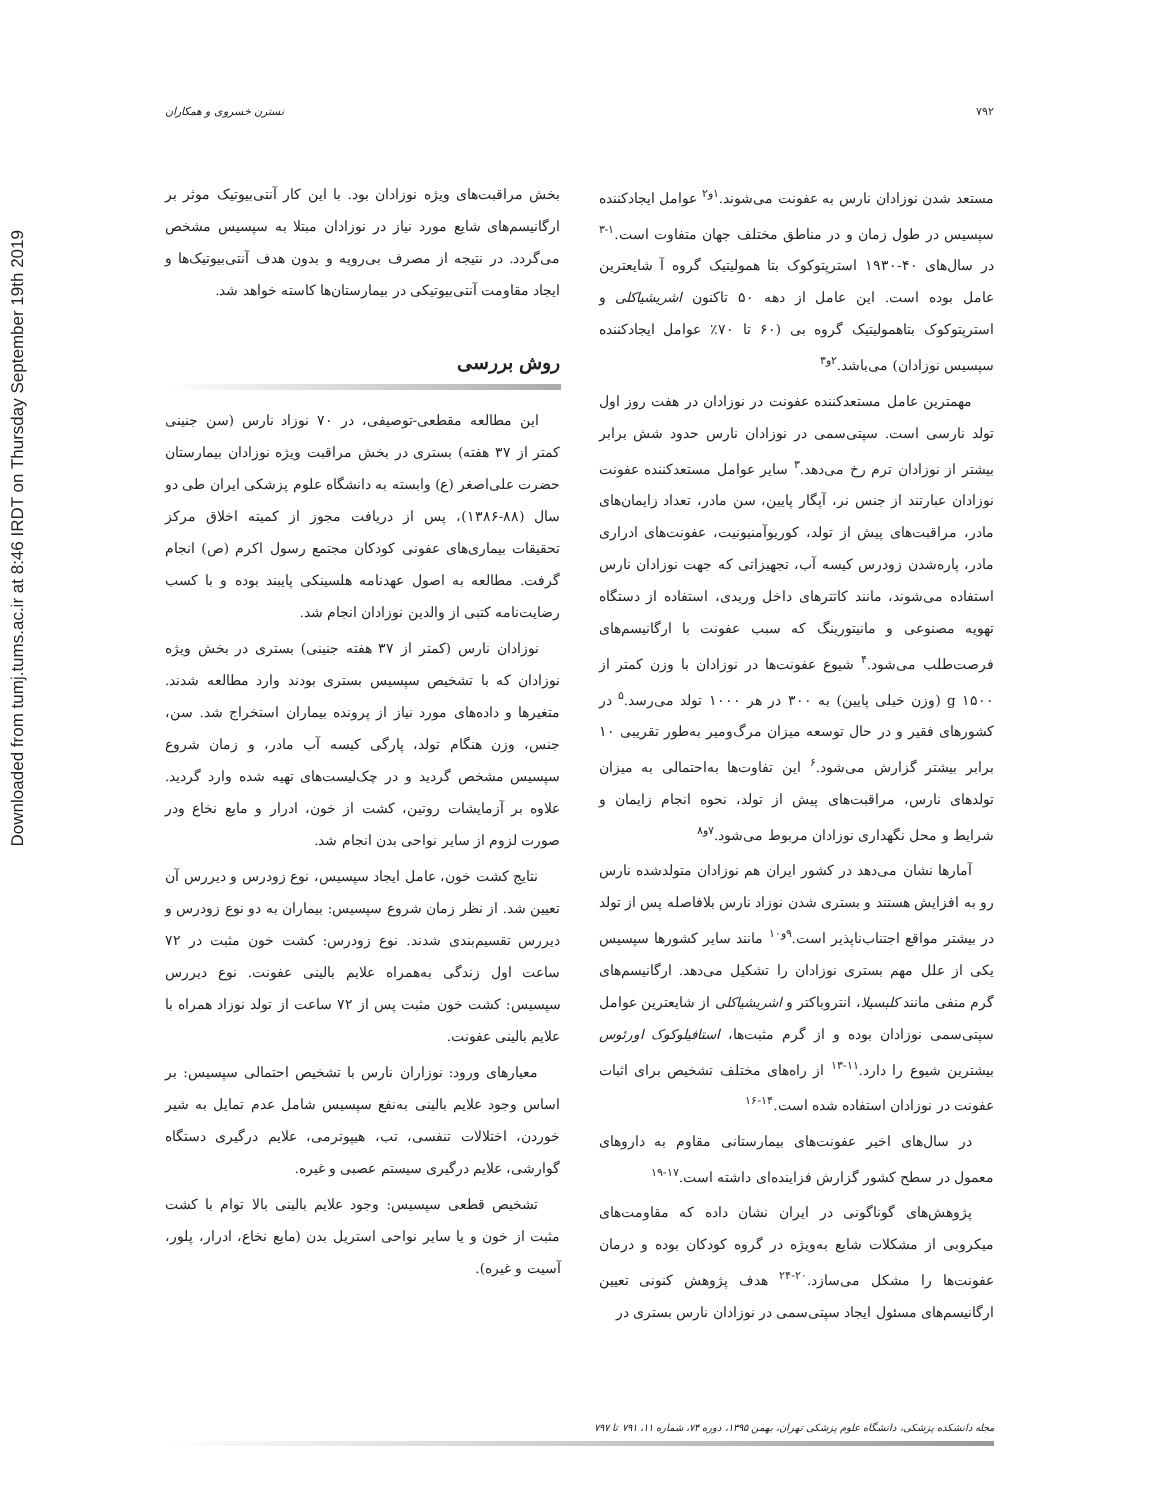Downloaded from tumj.tums.ac.ir at 8:46 IRDT on Thursday September 19th 2019
۷۹۲ نسترن خسروی و همکاران
مستعد شدن نوزادان نارس به عفونت می‌شوند.<sup>۱و۲</sup> عوامل ایجادکننده سپسیس در طول زمان و در مناطق مختلف جهان متفاوت است.<sup>۱-۳</sup> در سال‌های ۴۰-۱۹۳۰ استرپتوکوک بتا همولیتیک گروه آ شایعترین عامل بوده است. این عامل از دهه ۵۰ تاکنون اشریشیاکلی و استرپتوکوک بتاهمولیتیک گروه بی (۶۰ تا ۷۰٪ عوامل ایجادکننده سپسیس نوزادان) می‌باشد.<sup>۲و۳</sup>
مهمترین عامل مستعدکننده عفونت در نوزادان در هفت روز اول تولد نارسی است. سپتی‌سمی در نوزادان نارس حدود شش برابر بیشتر از نوزادان ترم رخ می‌دهد.<sup>۳</sup> سایر عوامل مستعدکننده عفونت نوزادان عبارتند از جنس نر، آپگار پایین، سن مادر، تعداد زایمان‌های مادر، مراقبت‌های پیش از تولد، کوریوآمنیونیت، عفونت‌های ادراری مادر، پاره‌شدن زودرس کیسه آب، تجهیزاتی که جهت نوزادان نارس استفاده می‌شوند، مانند کاتترهای داخل وریدی، استفاده از دستگاه تهویه مصنوعی و مانیتورینگ که سبب عفونت با ارگانیسم‌های فرصت‌طلب می‌شود.<sup>۴</sup> شیوع عفونت‌ها در نوزادان با وزن کمتر از ۱۵۰۰ g (وزن خیلی پایین) به ۳۰۰ در هر ۱۰۰۰ تولد می‌رسد.<sup>۵</sup> در کشورهای فقیر و در حال توسعه میزان مرگ‌ومیر به‌طور تقریبی ۱۰ برابر بیشتر گزارش می‌شود.<sup>۶</sup> این تفاوت‌ها به‌احتمالی به میزان تولدهای نارس، مراقبت‌های پیش از تولد، نحوه انجام زایمان و شرایط و محل نگهداری نوزادان مربوط می‌شود.<sup>۷و۸</sup>
آمارها نشان می‌دهد در کشور ایران هم نوزادان متولدشده نارس رو به افزایش هستند و بستری شدن نوزاد نارس بلافاصله پس از تولد در بیشتر مواقع اجتناب‌ناپذیر است.<sup>۹و۱۰</sup> مانند سایر کشورها سپسیس یکی از علل مهم بستری نوزادان را تشکیل می‌دهد. ارگانیسم‌های گرم منفی مانند کلبسیلا، انتروباکتر و اشریشیاکلی از شایعترین عوامل سپتی‌سمی نوزادان بوده و از گرم مثبت‌ها، استافیلوکوک اورئوس بیشترین شیوع را دارد.<sup>۱۱-۱۳</sup> از راه‌های مختلف تشخیص برای اثبات عفونت در نوزادان استفاده شده است.<sup>۱۴-۱۶</sup>
در سال‌های اخیر عفونت‌های بیمارستانی مقاوم به داروهای معمول در سطح کشور گزارش فزاینده‌ای داشته است.<sup>۱۷-۱۹</sup>
پژوهش‌های گوناگونی در ایران نشان داده که مقاومت‌های میکروبی از مشکلات شایع به‌ویژه در گروه کودکان بوده و درمان عفونت‌ها را مشکل می‌سازد.<sup>۲۰-۲۴</sup> هدف پژوهش کنونی تعیین ارگانیسم‌های مسئول ایجاد سپتی‌سمی در نوزادان نارس بستری در
بخش مراقبت‌های ویژه نوزادان بود. با این کار آنتی‌بیوتیک موثر بر ارگانیسم‌های شایع مورد نیاز در نوزادان مبتلا به سپسیس مشخص می‌گردد. در نتیجه از مصرف بی‌رویه و بدون هدف آنتی‌بیوتیک‌ها و ایجاد مقاومت آنتی‌بیوتیکی در بیمارستان‌ها کاسته خواهد شد.
روش بررسی
این مطالعه مقطعی-توصیفی، در ۷۰ نوزاد نارس (سن جنینی کمتر از ۳۷ هفته) بستری در بخش مراقبت ویژه نوزادان بیمارستان حضرت علی‌اصغر (ع) وابسته به دانشگاه علوم پزشکی ایران طی دو سال (۸۸-۱۳۸۶)، پس از دریافت مجوز از کمیته اخلاق مرکز تحقیقات بیماری‌های عفونی کودکان مجتمع رسول اکرم (ص) انجام گرفت. مطالعه به اصول عهدنامه هلسینکی پایبند بوده و با کسب رضایت‌نامه کتبی از والدین نوزادان انجام شد.
نوزادان نارس (کمتر از ۳۷ هفته جنینی) بستری در بخش ویژه نوزادان که با تشخیص سپسیس بستری بودند وارد مطالعه شدند. متغیرها و داده‌های مورد نیاز از پرونده بیماران استخراج شد. سن، جنس، وزن هنگام تولد، پارگی کیسه آب مادر، و زمان شروع سپسیس مشخص گردید و در چک‌لیست‌های تهیه شده وارد گردید. علاوه بر آزمایشات روتین، کشت از خون، ادرار و مایع نخاع ودر صورت لزوم از سایر نواحی بدن انجام شد.
نتایج کشت خون، عامل ایجاد سپسیس، نوع زودرس و دیررس آن تعیین شد. از نظر زمان شروع سپسیس: بیماران به دو نوع زودرس و دیررس تقسیم‌بندی شدند. نوع زودرس: کشت خون مثبت در ۷۲ ساعت اول زندگی به‌همراه علایم بالینی عفونت. نوع دیررس سپسیس: کشت خون مثبت پس از ۷۲ ساعت از تولد نوزاد همراه با علایم بالینی عفونت.
معیارهای ورود: نوزاران نارس با تشخیص احتمالی سپسیس: بر اساس وجود علایم بالینی به‌نفع سپسیس شامل عدم تمایل به شیر خوردن، اختلالات تنفسی، تب، هیپوترمی، علایم درگیری دستگاه گوارشی، علایم درگیری سیستم عصبی و غیره.
تشخیص قطعی سپسیس: وجود علایم بالینی بالا توام با کشت مثبت از خون و یا سایر نواحی استریل بدن (مایع نخاع، ادرار، پلور، آسیت و غیره).
مجله دانشکده پزشکی، دانشگاه علوم پزشکی تهران، بهمن ۱۳۹۵، دوره ۷۴، شماره ۱۱، ۷۹۱ تا ۷۹۷